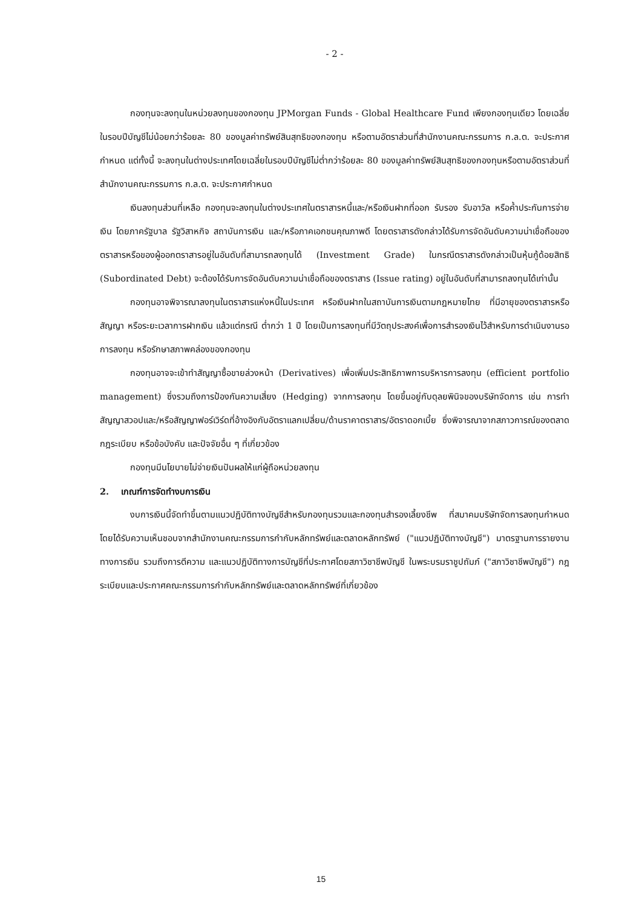- 2 -
กองทุนจะลงทุนในหน่วยลงทุนของกองทุน JPMorgan Funds - Global Healthcare Fund เพียงกองทุนเดียว โดยเฉลี่ยในรอบปีบัญชีไม่น้อยกว่าร้อยละ 80 ของมูลค่าทรัพย์สินสุทธิของกองทุน หรือตามอัตราส่วนที่สำนักงานคณะกรรมการ ก.ล.ต. จะประกาศกำหนด แต่ทั้งนี้ จะลงทุนในต่างประเทศโดยเฉลี่ยในรอบปีบัญชีไม่ต่ำกว่าร้อยละ 80 ของมูลค่าทรัพย์สินสุทธิของกองทุนหรือตามอัตราส่วนที่สำนักงานคณะกรรมการ ก.ล.ต. จะประกาศกำหนด
เงินลงทุนส่วนที่เหลือ กองทุนจะลงทุนในต่างประเทศในตราสารหนี้และ/หรือเงินฝากที่ออก รับรอง รับอาวัล หรือค้ำประกันการจ่ายเงิน โดยภาครัฐบาล รัฐวิสาหกิจ สถาบันการเงิน และ/หรือภาคเอกชนคุณภาพดี โดยตราสารดังกล่าวได้รับการจัดอันดับความน่าเชื่อถือของตราสารหรือของผู้ออกตราสารอยู่ในอันดับที่สามารถลงทุนได้ (Investment Grade) ในกรณีตราสารดังกล่าวเป็นหุ้นกู้ด้อยสิทธิ (Subordinated Debt) จะต้องได้รับการจัดอันดับความน่าเชื่อถือของตราสาร (Issue rating) อยู่ในอันดับที่สามารถลงทุนได้เท่านั้น
กองทุนอาจพิจารณาลงทุนในตราสารแห่งหนี้ในประเทศ หรือเงินฝากในสถาบันการเงินตามกฎหมายไทย ที่มีอายุของตราสารหรือสัญญา หรือระยะเวลาการฝากเงิน แล้วแต่กรณี ต่ำกว่า 1 ปี โดยเป็นการลงทุนที่มีวัตถุประสงค์เพื่อการสำรองเงินไว้สำหรับการดำเนินงานรอการลงทุน หรือรักษาสภาพคล่องของกองทุน
กองทุนอาจจะเข้าทำสัญญาซื้อขายล่วงหน้า (Derivatives) เพื่อเพิ่มประสิทธิภาพการบริหารการลงทุน (efficient portfolio management) ซึ่งรวมถึงการป้องกันความเสี่ยง (Hedging) จากการลงทุน โดยขึ้นอยู่กับดุลยพินิจของบริษัทจัดการ เช่น การทำสัญญาสวอปและ/หรือสัญญาฟอร์เวิร์ดที่อ้างอิงกับอัตราแลกเปลี่ยน/ด้านราคาตราสาร/อัตราดอกเบี้ย ซึ่งพิจารณาจากสภาวการณ์ของตลาด กฎระเบียบ หรือข้อบังคับ และปัจจัยอื่น ๆ ที่เกี่ยวข้อง
กองทุนมีนโยบายไม่จ่ายเงินปันผลให้แก่ผู้ถือหน่วยลงทุน
2. เกณฑ์การจัดทำงบการเงิน
งบการเงินนี้จัดทำขึ้นตามแนวปฏิบัติทางบัญชีสำหรับกองทุนรวมและกองทุนสำรองเลี้ยงชีพ ที่สมาคมบริษัทจัดการลงทุนกำหนดโดยได้รับความเห็นชอบจากสำนักงานคณะกรรมการกำกับหลักทรัพย์และตลาดหลักทรัพย์ ("แนวปฏิบัติทางบัญชี") มาตรฐานการรายงานทางการเงิน รวมถึงการตีความ และแนวปฏิบัติทางการบัญชีที่ประกาศโดยสภาวิชาชีพบัญชี ในพระบรมราชูปถัมภ์ ("สภาวิชาชีพบัญชี") กฎระเบียบและประกาศคณะกรรมการกำกับหลักทรัพย์และตลาดหลักทรัพย์ที่เกี่ยวข้อง
15